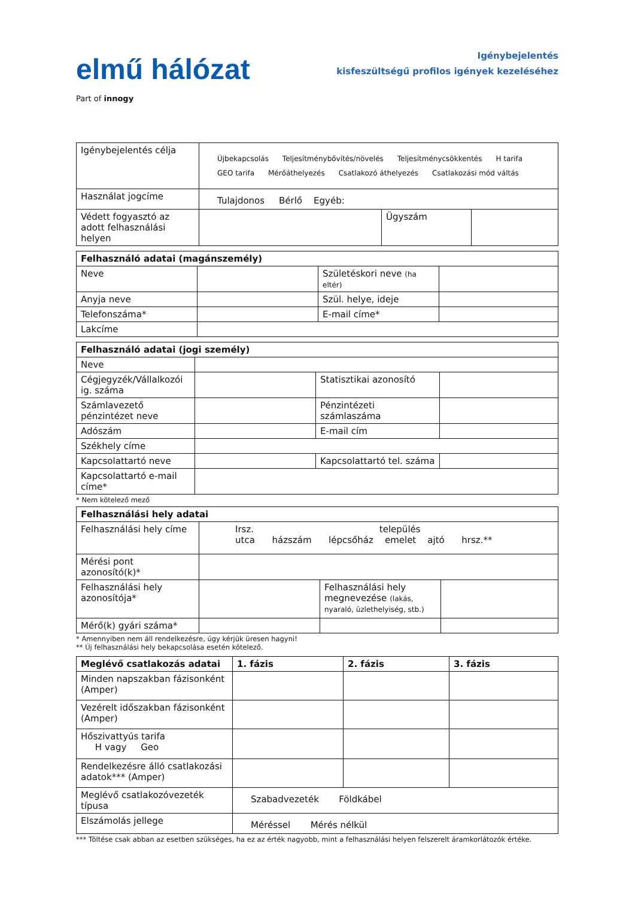elmű hálózat
Part of innogy
Igénybejelentés
kisfeszültségű profilos igények kezeléséhez
| Igénybejelentés célja | Újbekapcsolás Teljesítménybővítés/növelés Teljesítménycsökkentés H tarifa GEO tarifa Mérőáthelyezés Csatlakozó áthelyezés Csatlakozási mód váltás | | |
| Használat jogcíme | Tulajdonos Bérlő Egyéb: | | |
| Védett fogyasztó az adott felhasználási helyen | | Ügyszám | |
| Felhasználó adatai (magánszemély) | | | |
| --- | --- | --- | --- |
| Neve | | Születéskori neve (ha eltér) | |
| Anyja neve | | Szül. helye, ideje | |
| Telefonszáma* | | E-mail címe* | |
| Lakcíme | | | |
| Felhasználó adatai (jogi személy) | | | |
| --- | --- | --- | --- |
| Neve | | | |
| Cégjegyzék/Vállalkozói ig. száma | | Statisztikai azonosító | |
| Számlavezető pénzintézet neve | | Pénzintézeti számlaszáma | |
| Adószám | | E-mail cím | |
| Székhely címe | | | |
| Kapcsolattartó neve | | Kapcsolattartó tel. száma | |
| Kapcsolattartó e-mail címe* | | | |
* Nem kötelező mező
| Felhasználási hely adatai | | | |
| --- | --- | --- | --- |
| Felhasználási hely címe | Irsz. település utca házszám lépcsőház emelet ajtó hrsz.** | | |
| Mérési pont azonosító(k)* | | | |
| Felhasználási hely azonosítója* | | Felhasználási hely megnevezése (lakás, nyaraló, üzlethelyiség, stb.) | |
| Mérő(k) gyári száma* | | | |
* Amennyiben nem áll rendelkezésre, úgy kérjük üresen hagyni!
** Új felhasználási hely bekapcsolása esetén kötelező.
| Meglévő csatlakozás adatai | 1. fázis | 2. fázis | 3. fázis |
| --- | --- | --- | --- |
| Minden napszakban fázisonként (Amper) | | | |
| Vezérelt időszakban fázisonként (Amper) | | | |
| Hőszivattyús tarifa H vagy Geo | | | |
| Rendelkezésre álló csatlakozási adatok*** (Amper) | | | |
| Meglévő csatlakozóvezeték típusa | Szabadvezeték Földkábel | | |
| Elszámolás jellege | Méréssel Mérés nélkül | | |
*** Töltése csak abban az esetben szükséges, ha ez az érték nagyobb, mint a felhasználási helyen felszerelt áramkorlátozók értéke.